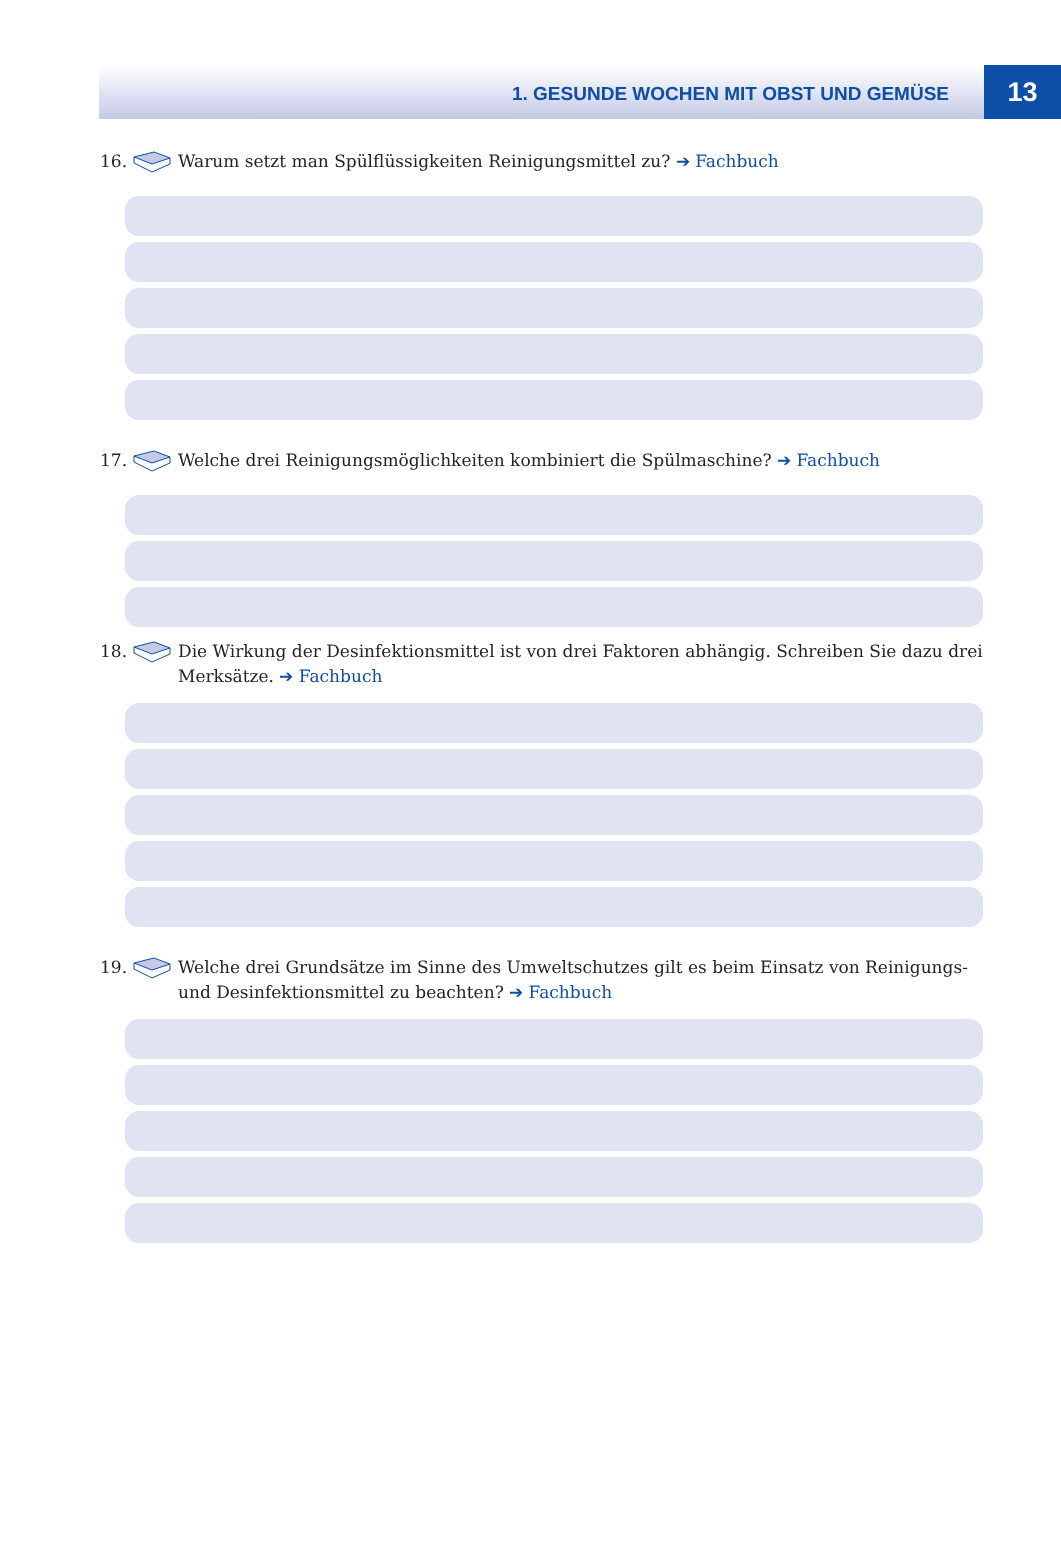1. GESUNDE WOCHEN MIT OBST UND GEMÜSE
13
16. Warum setzt man Spülflüssigkeiten Reinigungsmittel zu? ➔ Fachbuch
17. Welche drei Reinigungsmöglichkeiten kombiniert die Spülmaschine? ➔ Fachbuch
18. Die Wirkung der Desinfektionsmittel ist von drei Faktoren abhängig. Schreiben Sie dazu drei Merksätze. ➔ Fachbuch
19. Welche drei Grundsätze im Sinne des Umweltschutzes gilt es beim Einsatz von Reinigungs- und Desinfektionsmittel zu beachten? ➔ Fachbuch